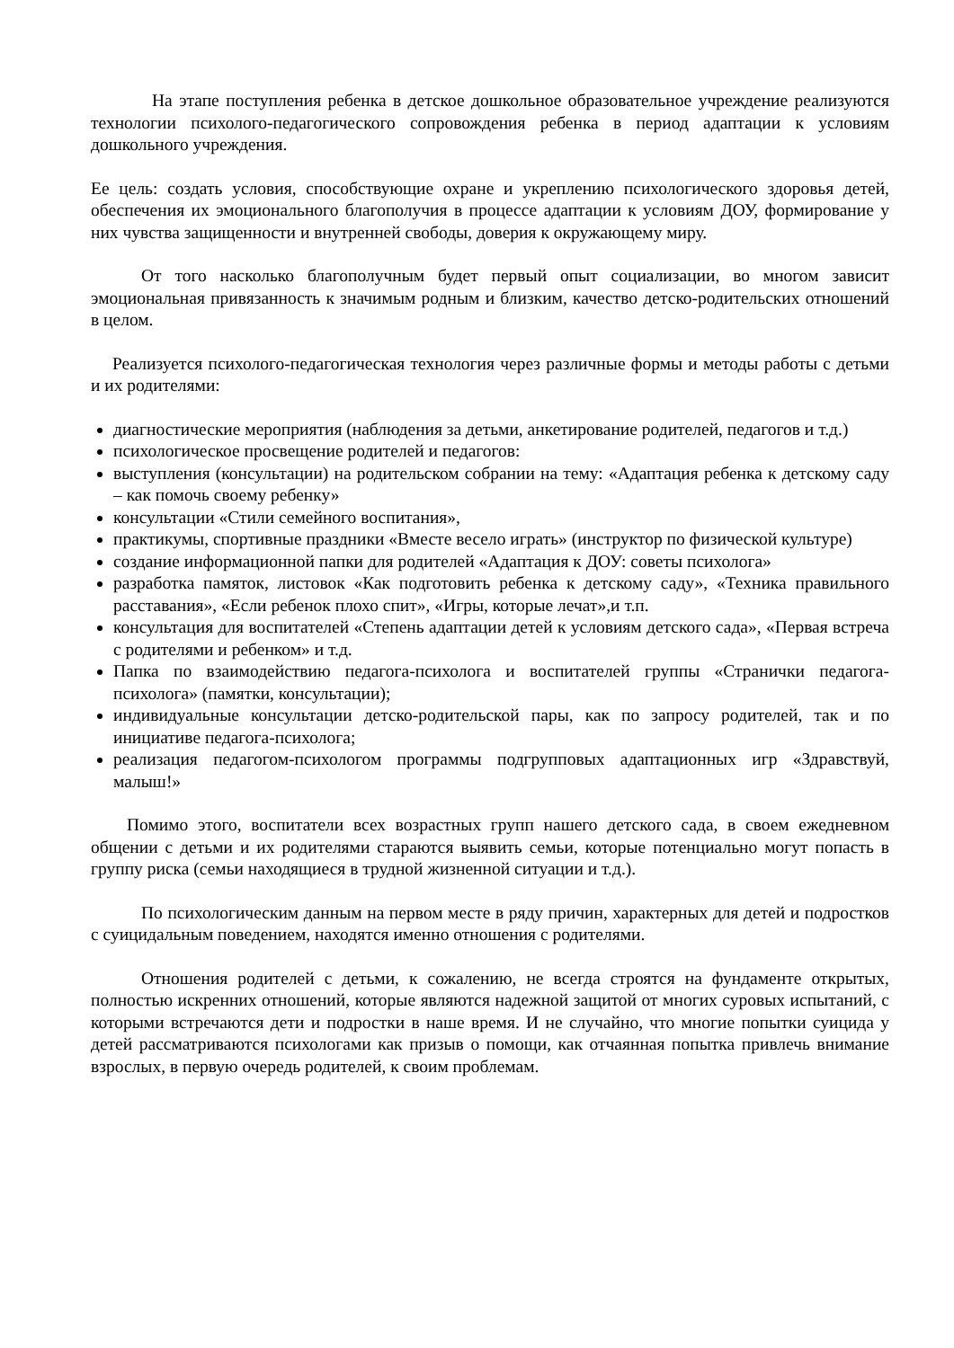На этапе поступления ребенка в детское дошкольное образовательное учреждение реализуются технологии психолого-педагогического сопровождения ребенка в период адаптации к условиям дошкольного учреждения.
Ее цель: создать условия, способствующие охране и укреплению психологического здоровья детей, обеспечения их эмоционального благополучия в процессе адаптации к условиям ДОУ, формирование у них чувства защищенности и внутренней свободы, доверия к окружающему миру.
От того насколько благополучным будет первый опыт социализации, во многом зависит эмоциональная привязанность к значимым родным и близким, качество детско-родительских отношений в целом.
Реализуется психолого-педагогическая технология через различные формы и методы работы с детьми и их родителями:
диагностические мероприятия (наблюдения за детьми, анкетирование родителей, педагогов и т.д.)
психологическое просвещение родителей и педагогов:
выступления (консультации) на родительском собрании на тему: «Адаптация ребенка к детскому саду – как помочь своему ребенку»
консультации «Стили семейного воспитания»,
практикумы, спортивные праздники «Вместе весело играть» (инструктор по физической культуре)
создание информационной папки для родителей «Адаптация к ДОУ: советы психолога»
разработка памяток, листовок «Как подготовить ребенка к детскому саду», «Техника правильного расставания», «Если ребенок плохо спит», «Игры, которые лечат»,и т.п.
консультация для воспитателей «Степень адаптации детей к условиям детского сада», «Первая встреча с родителями и ребенком» и т.д.
Папка по взаимодействию педагога-психолога и воспитателей группы «Странички педагога-психолога» (памятки, консультации);
индивидуальные консультации детско-родительской пары, как по запросу родителей, так и по инициативе педагога-психолога;
реализация педагогом-психологом программы подгрупповых адаптационных игр «Здравствуй, малыш!»
Помимо этого, воспитатели всех возрастных групп нашего детского сада, в своем ежедневном общении с детьми и их родителями стараются выявить семьи, которые потенциально могут попасть в группу риска (семьи находящиеся в трудной жизненной ситуации и т.д.).
По психологическим данным на первом месте в ряду причин, характерных для детей и подростков с суицидальным поведением, находятся именно отношения с родителями.
Отношения родителей с детьми, к сожалению, не всегда строятся на фундаменте открытых, полностью искренних отношений, которые являются надежной защитой от многих суровых испытаний, с которыми встречаются дети и подростки в наше время. И не случайно, что многие попытки суицида у детей рассматриваются психологами как призыв о помощи, как отчаянная попытка привлечь внимание взрослых, в первую очередь родителей, к своим проблемам.